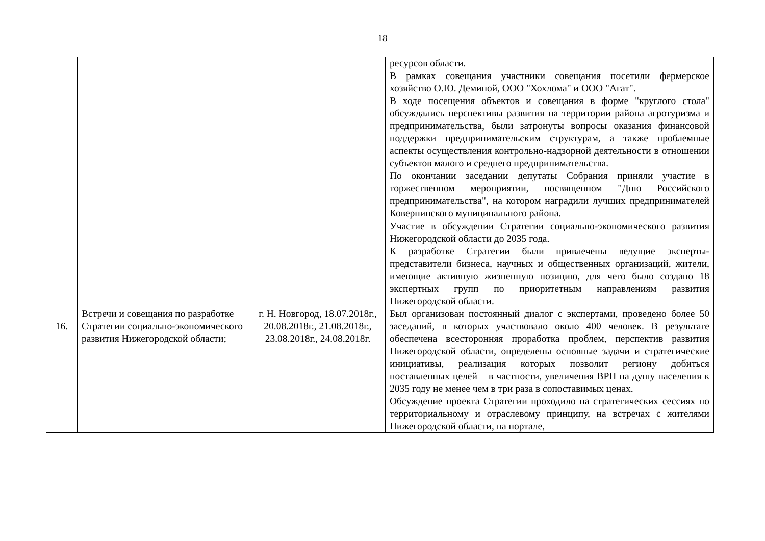18
| | | | ресурсов области. В рамках совещания участники совещания посетили фермерское хозяйство О.Ю. Деминой, ООО "Хохлома" и ООО "Агат". В ходе посещения объектов и совещания в форме "круглого стола" обсуждались перспективы развития на территории района агротуризма и предпринимательства, были затронуты вопросы оказания финансовой поддержки предпринимательским структурам, а также проблемные аспекты осуществления контрольно-надзорной деятельности в отношении субъектов малого и среднего предпринимательства. По окончании заседании депутаты Собрания приняли участие в торжественном мероприятии, посвященном "Дню Российского предпринимательства", на котором наградили лучших предпринимателей Ковернинского муниципального района. |
| 16. | Встречи и совещания по разработке Стратегии социально-экономического развития Нижегородской области; | г. Н. Новгород, 18.07.2018г., 20.08.2018г., 21.08.2018г., 23.08.2018г., 24.08.2018г. | Участие в обсуждении Стратегии социально-экономического развития Нижегородской области до 2035 года. К разработке Стратегии были привлечены ведущие эксперты-представители бизнеса, научных и общественных организаций, жители, имеющие активную жизненную позицию, для чего было создано 18 экспертных групп по приоритетным направлениям развития Нижегородской области. Был организован постоянный диалог с экспертами, проведено более 50 заседаний, в которых участвовало около 400 человек. В результате обеспечена всесторонняя проработка проблем, перспектив развития Нижегородской области, определены основные задачи и стратегические инициативы, реализация которых позволит региону добиться поставленных целей – в частности, увеличения ВРП на душу населения к 2035 году не менее чем в три раза в сопоставимых ценах. Обсуждение проекта Стратегии проходило на стратегических сессиях по территориальному и отраслевому принципу, на встречах с жителями Нижегородской области, на портале, |